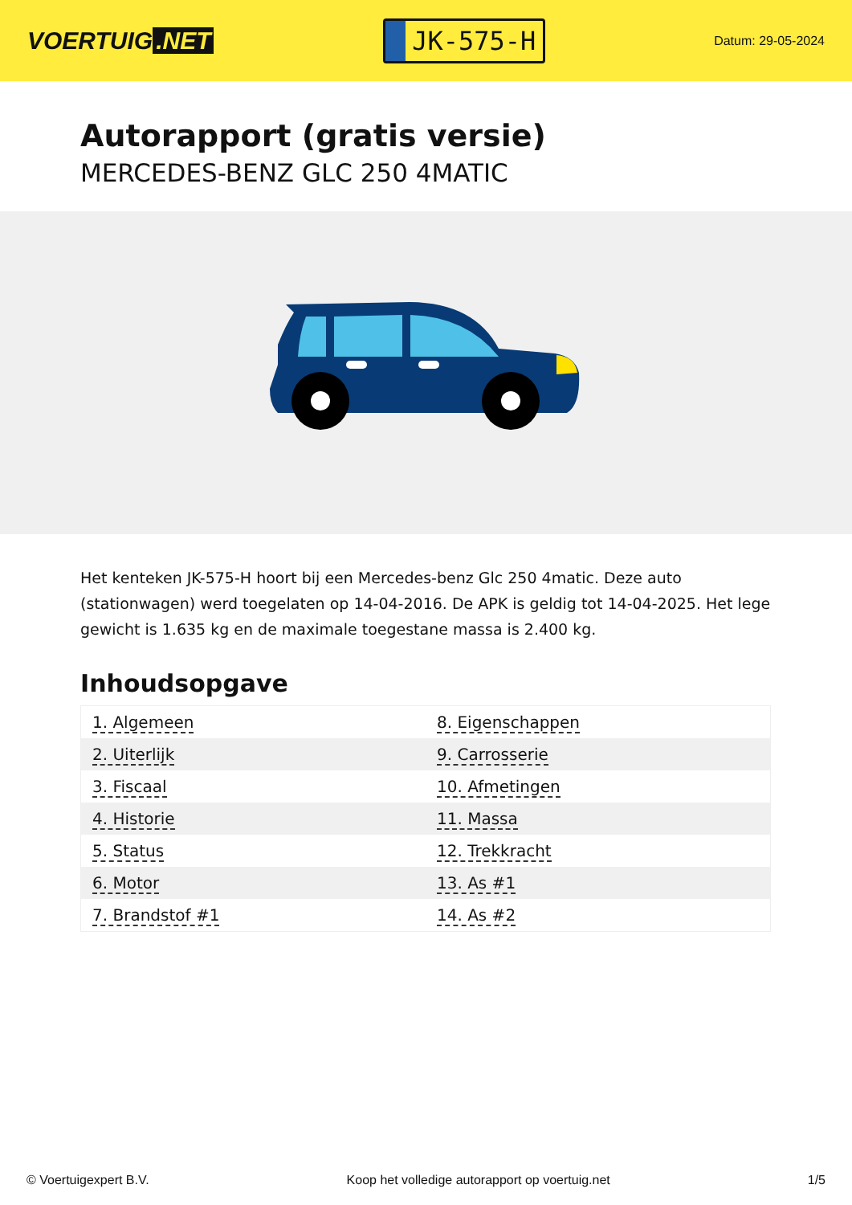VOERTUIG.NET
JK-575-H
Datum: 29-05-2024
Autorapport (gratis versie)
MERCEDES-BENZ GLC 250 4MATIC
Het kenteken JK-575-H hoort bij een Mercedes-benz Glc 250 4matic. Deze auto (stationwagen) werd toegelaten op 14-04-2016. De APK is geldig tot 14-04-2025. Het lege gewicht is 1.635 kg en de maximale toegestane massa is 2.400 kg.
Inhoudsopgave
| 1. Algemeen | 8. Eigenschappen |
| 2. Uiterlijk | 9. Carrosserie |
| 3. Fiscaal | 10. Afmetingen |
| 4. Historie | 11. Massa |
| 5. Status | 12. Trekkracht |
| 6. Motor | 13. As #1 |
| 7. Brandstof #1 | 14. As #2 |
© Voertuigexpert B.V. Koop het volledige autorapport op voertuig.net 1/5